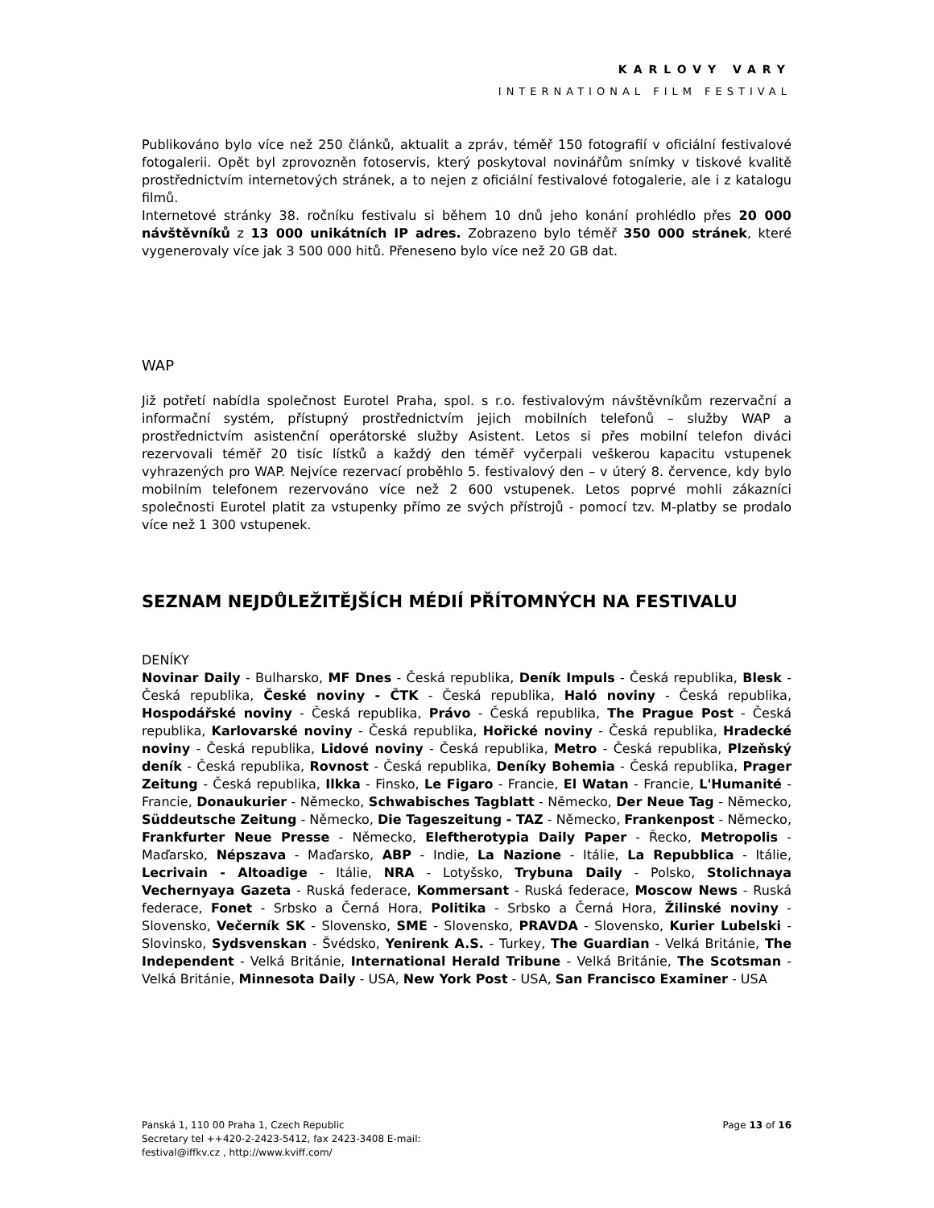KARLOVY VARY
INTERNATIONAL FILM FESTIVAL
Publikováno bylo více než 250 článků, aktualit a zpráv, téměř 150 fotografií v oficiální festivalové fotogalerii. Opět byl zprovozněn fotoservis, který poskytoval novinářům snímky v tiskové kvalitě prostřednictvím internetových stránek, a to nejen z oficiální festivalové fotogalerie, ale i z katalogu filmů.
Internetové stránky 38. ročníku festivalu si během 10 dnů jeho konání prohlédlo přes 20 000 návštěvníků z 13 000 unikátních IP adres. Zobrazeno bylo téměř 350 000 stránek, které vygenerovaly více jak 3 500 000 hitů. Přeneseno bylo více než 20 GB dat.
WAP
Již potřetí nabídla společnost Eurotel Praha, spol. s r.o. festivalovým návštěvníkům rezervační a informační systém, přístupný prostřednictvím jejich mobilních telefonů – služby WAP a prostřednictvím asistenční operátorské služby Asistent. Letos si přes mobilní telefon diváci rezervovali téměř 20 tisíc lístků a každý den téměř vyčerpali veškerou kapacitu vstupenek vyhrazených pro WAP. Nejvíce rezervací proběhlo 5. festivalový den – v úterý 8. července, kdy bylo mobilním telefonem rezervováno více než 2 600 vstupenek. Letos poprvé mohli zákazníci společnosti Eurotel platit za vstupenky přímo ze svých přístrojů - pomocí tzv. M-platby se prodalo více než 1 300 vstupenek.
SEZNAM NEJDŮLEŽITĚJŠÍCH MÉDIÍ PŘÍTOMNÝCH NA FESTIVALU
DENÍKY
Novinar Daily - Bulharsko, MF Dnes - Česká republika, Deník Impuls - Česká republika, Blesk - Česká republika, České noviny - ČTK - Česká republika, Haló noviny - Česká republika, Hospodářské noviny - Česká republika, Právo - Česká republika, The Prague Post - Česká republika, Karlovarské noviny - Česká republika, Hořické noviny - Česká republika, Hradecké noviny - Česká republika, Lidové noviny - Česká republika, Metro - Česká republika, Plzeňský deník - Česká republika, Rovnost - Česká republika, Deníky Bohemia - Česká republika, Prager Zeitung - Česká republika, Ilkka - Finsko, Le Figaro - Francie, El Watan - Francie, L'Humanité - Francie, Donaukurier - Německo, Schwabisches Tagblatt - Německo, Der Neue Tag - Německo, Süddeutsche Zeitung - Německo, Die Tageszeitung - TAZ - Německo, Frankenpost - Německo, Frankfurter Neue Presse - Německo, Eleftherotypia Daily Paper - Řecko, Metropolis - Maďarsko, Népszava - Maďarsko, ABP - Indie, La Nazione - Itálie, La Repubblica - Itálie, Lecrivain - Altoadige - Itálie, NRA - Lotyšsko, Trybuna Daily - Polsko, Stolichnaya Vechernyaya Gazeta - Ruská federace, Kommersant - Ruská federace, Moscow News - Ruská federace, Fonet - Srbsko a Černá Hora, Politika - Srbsko a Černá Hora, Žilinské noviny - Slovensko, Večerník SK - Slovensko, SME - Slovensko, PRAVDA - Slovensko, Kurier Lubelski - Slovinsko, Sydsvenskan - Švédsko, Yenirenk A.S. - Turkey, The Guardian - Velká Británie, The Independent - Velká Británie, International Herald Tribune - Velká Británie, The Scotsman - Velká Británie, Minnesota Daily - USA, New York Post - USA, San Francisco Examiner - USA
Panská 1, 110 00 Praha 1, Czech Republic
Secretary tel ++420-2-2423-5412, fax 2423-3408 E-mail:
festival@iffkv.cz , http://www.kviff.com/
Page 13 of 16